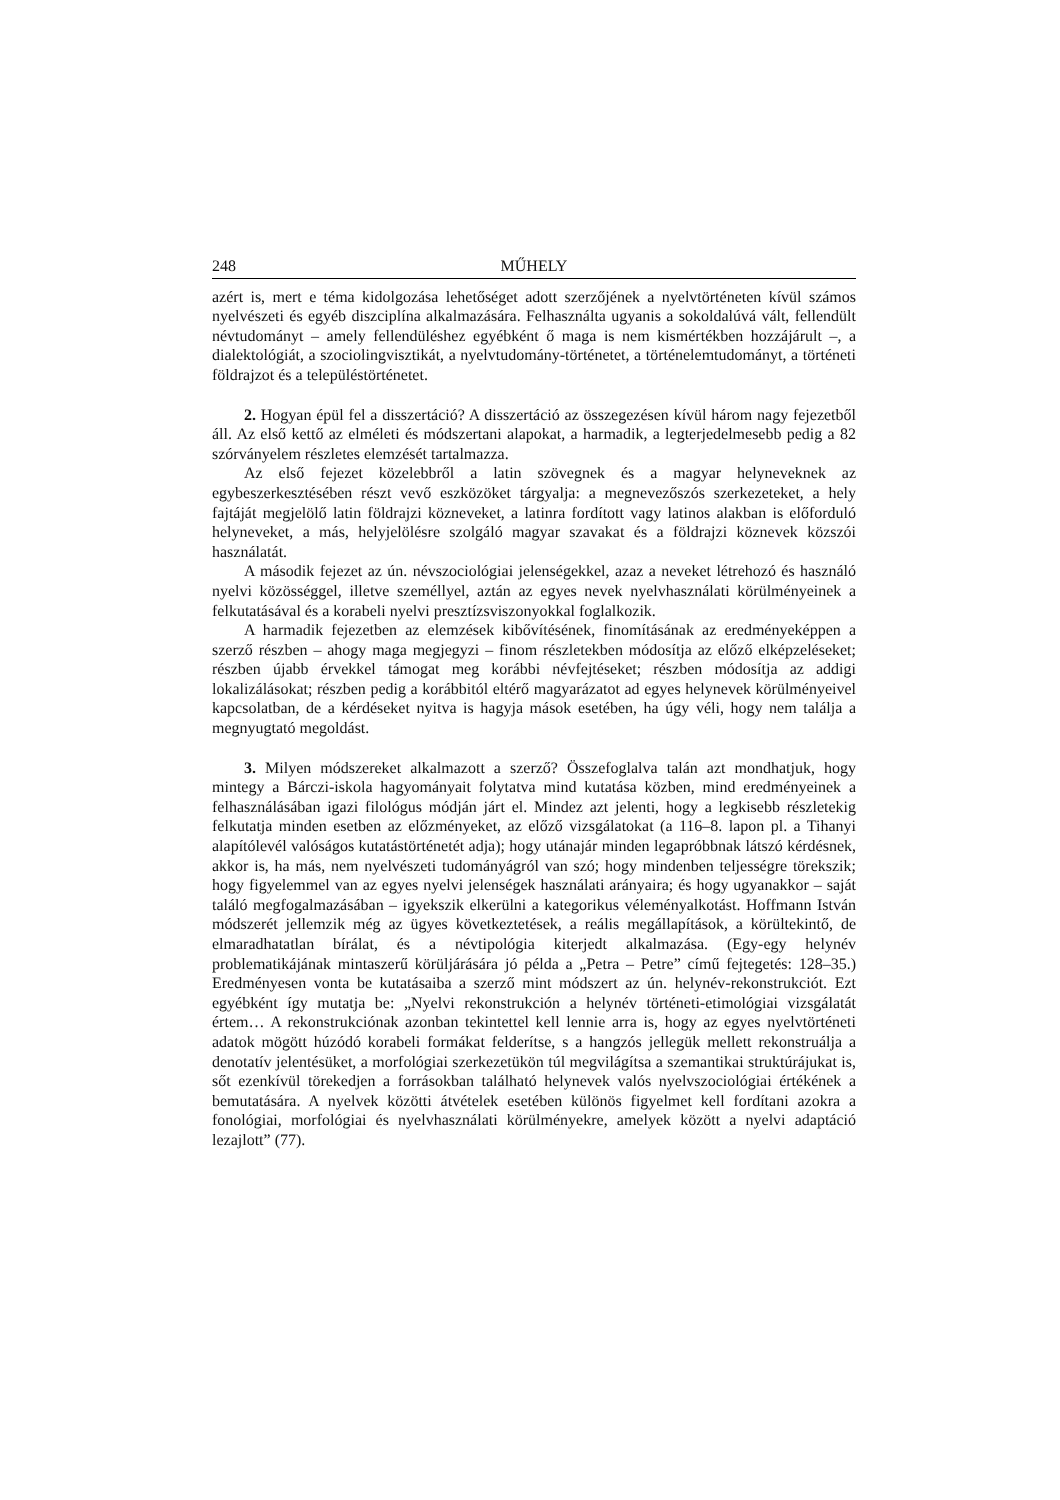248 MŰHELY
azért is, mert e téma kidolgozása lehetőséget adott szerzőjének a nyelvtörténeten kívül számos nyelvészeti és egyéb diszciplína alkalmazására. Felhasználta ugyanis a sokoldalúvá vált, fellendült névtudományt – amely fellendüléshez egyébként ő maga is nem kismértékben hozzájárult –, a dialektológiát, a szociolingvisztikát, a nyelvtudomány-történetet, a történelemtudományt, a történeti földrajzot és a településtörténetet.
2. Hogyan épül fel a disszertáció? A disszertáció az összegezésen kívül három nagy fejezetből áll. Az első kettő az elméleti és módszertani alapokat, a harmadik, a legterjedelmesebb pedig a 82 szórványelem részletes elemzését tartalmazza.
Az első fejezet közelebbről a latin szövegnek és a magyar helyneveknek az egybeszerkesztésében részt vevő eszközöket tárgyalja: a megnevezőszós szerkezeteket, a hely fajtáját megjelölő latin földrajzi közneveket, a latinra fordított vagy latinos alakban is előforduló helyneveket, a más, helyjelölésre szolgáló magyar szavakat és a földrajzi köznevek közszói használatát.
A második fejezet az ún. névszociológiai jelenségekkel, azaz a neveket létrehozó és használó nyelvi közösséggel, illetve személlyel, aztán az egyes nevek nyelvhasználati körülményeinek a felkutatásával és a korabeli nyelvi presztízsviszonyokkal foglalkozik.
A harmadik fejezetben az elemzések kibővítésének, finomításának az eredményeképpen a szerző részben – ahogy maga megjegyzi – finom részletekben módosítja az előző elképzeléseket; részben újabb érvekkel támogat meg korábbi névfejtéseket; részben módosítja az addigi lokalizálásokat; részben pedig a korábbitól eltérő magyarázatot ad egyes helynevek körülményeivel kapcsolatban, de a kérdéseket nyitva is hagyja mások esetében, ha úgy véli, hogy nem találja a megnyugtató megoldást.
3. Milyen módszereket alkalmazott a szerző? Összefoglalva talán azt mondhatjuk, hogy mintegy a Bárczi-iskola hagyományait folytatva mind kutatása közben, mind eredményeinek a felhasználásában igazi filológus módján járt el. Mindez azt jelenti, hogy a legkisebb részletekig felkutatja minden esetben az előzményeket, az előző vizsgálatokat (a 116–8. lapon pl. a Tihanyi alapítólevél valóságos kutatástörténetét adja); hogy utánajár minden legapróbbnak látszó kérdésnek, akkor is, ha más, nem nyelvészeti tudományágról van szó; hogy mindenben teljességre törekszik; hogy figyelemmel van az egyes nyelvi jelenségek használati arányaira; és hogy ugyanakkor – saját találó megfogalmazásában – igyekszik elkerülni a kategorikus véleményalkotást. Hoffmann István módszerét jellemzik még az ügyes következtetések, a reális megállapítások, a körültekintő, de elmaradhatatlan bírálat, és a névtipológia kiterjedt alkalmazása. (Egy-egy helynév problematikájának mintaszerű körüljárására jó példa a „Petra – Petre” című fejtegetés: 128–35.) Eredményesen vonta be kutatásaiba a szerző mint módszert az ún. helynév-rekonstrukciót. Ezt egyébként így mutatja be: „Nyelvi rekonstrukción a helynév történeti-etimológiai vizsgálatát értem… A rekonstrukciónak azonban tekintettel kell lennie arra is, hogy az egyes nyelvtörténeti adatok mögött húzódó korabeli formákat felderítse, s a hangzós jellegük mellett rekonstruálja a denotatív jelentésüket, a morfológiai szerkezetükön túl megvilágítsa a szemantikai struktúrájukat is, sőt ezenkívül törekedjen a forrásokban található helynevek valós nyelvszociológiai értékének a bemutatására. A nyelvek közötti átvételek esetében különös figyelmet kell fordítani azokra a fonológiai, morfológiai és nyelvhasználati körülményekre, amelyek között a nyelvi adaptáció lezajlott” (77).